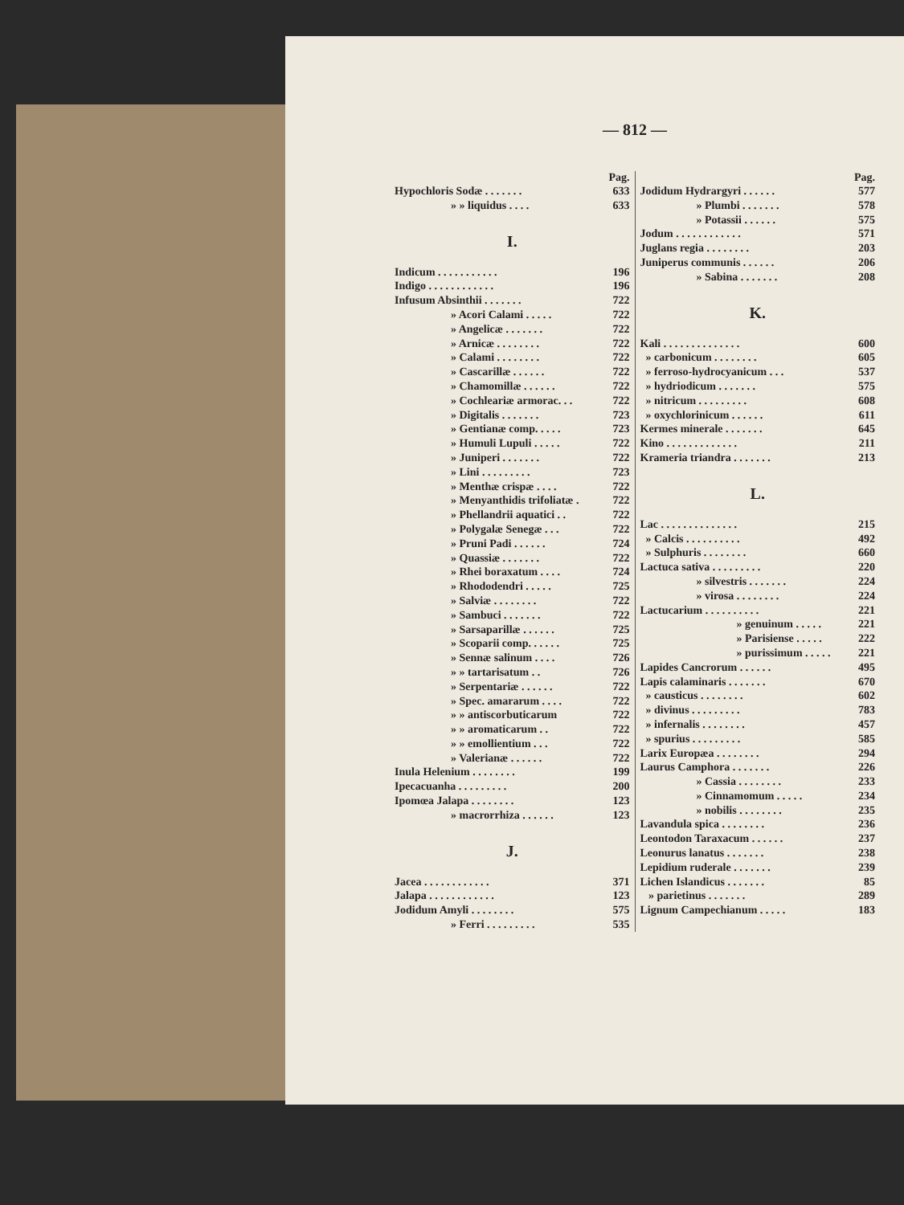— 812 —
Pag.
Hypochloris Sodæ . . . . . . . 633
» » liquidus . . . . 633
I.
Indicum . . . . . . . . . . . 196
Indigo . . . . . . . . . . . . 196
Infusum Absinthii . . . . . . . 722
» Acori Calami . . . . . 722
» Angelicæ . . . . . . . 722
» Arnicæ . . . . . . . . 722
» Calami . . . . . . . . 722
» Cascarillæ . . . . . . 722
» Chamomillæ . . . . . . 722
» Cochleariæ armorac. . . 722
» Digitalis . . . . . . . 723
» Gentianæ comp. . . . . 723
» Humuli Lupuli . . . . . 722
» Juniperi . . . . . . . 722
» Lini . . . . . . . . . 723
» Menthæ crispæ . . . . 722
» Menyanthidis trifoliatæ . 722
» Phellandrii aquatici . . 722
» Polygalæ Senegæ . . . 722
» Pruni Padi . . . . . . 724
» Quassiæ . . . . . . . 722
» Rhei boraxatum . . . . 724
» Rhododendri . . . . . 725
» Salviæ . . . . . . . . 722
» Sambuci . . . . . . . 722
» Sarsaparillæ . . . . . . 725
» Scoparii comp. . . . . . 725
» Sennæ salinum . . . . 726
» » tartarisatum . . 726
» Serpentariæ . . . . . . 722
» Spec. amararum . . . . 722
» » antiscorbuticarum 722
» » aromaticarum . . 722
» » emollientium . . . 722
» Valerianæ . . . . . . 722
Inula Helenium . . . . . . . . 199
Ipecacuanha . . . . . . . . . 200
Ipomœa Jalapa . . . . . . . . 123
» macrorrhiza . . . . . . 123
J.
Jacea . . . . . . . . . . . . 371
Jalapa . . . . . . . . . . . . 123
Jodidum Amyli . . . . . . . . 575
» Ferri . . . . . . . . . 535
Pag.
Jodidum Hydrargyri . . . . . . 577
» Plumbi . . . . . . . 578
» Potassii . . . . . . 575
Jodum . . . . . . . . . . . . 571
Juglans regia . . . . . . . . 203
Juniperus communis . . . . . . 206
» Sabina . . . . . . . 208
K.
Kali . . . . . . . . . . . . . . 600
» carbonicum . . . . . . . . 605
» ferroso-hydrocyanicum . . . 537
» hydriodicum . . . . . . . 575
» nitricum . . . . . . . . . 608
» oxychlorinicum . . . . . . 611
Kermes minerale . . . . . . . 645
Kino . . . . . . . . . . . . . 211
Krameria triandra . . . . . . . 213
L.
Lac . . . . . . . . . . . . . . 215
» Calcis . . . . . . . . . . 492
» Sulphuris . . . . . . . . 660
Lactuca sativa . . . . . . . . . 220
» silvestris . . . . . . . 224
» virosa . . . . . . . . 224
Lactucarium . . . . . . . . . . 221
» genuinum . . . . . 221
» Parisiense . . . . . 222
» purissimum . . . . . 221
Lapides Cancrorum . . . . . . 495
Lapis calaminaris . . . . . . . 670
» causticus . . . . . . . . 602
» divinus . . . . . . . . . 783
» infernalis . . . . . . . . 457
» spurius . . . . . . . . . 585
Larix Europæa . . . . . . . . 294
Laurus Camphora . . . . . . . 226
» Cassia . . . . . . . . 233
» Cinnamomum . . . . . 234
» nobilis . . . . . . . . 235
Lavandula spica . . . . . . . . 236
Leontodon Taraxacum . . . . . . 237
Leonurus lanatus . . . . . . . 238
Lepidium ruderale . . . . . . . 239
Lichen Islandicus . . . . . . . 85
» parietinus . . . . . . . 289
Lignum Campechianum . . . . . 183